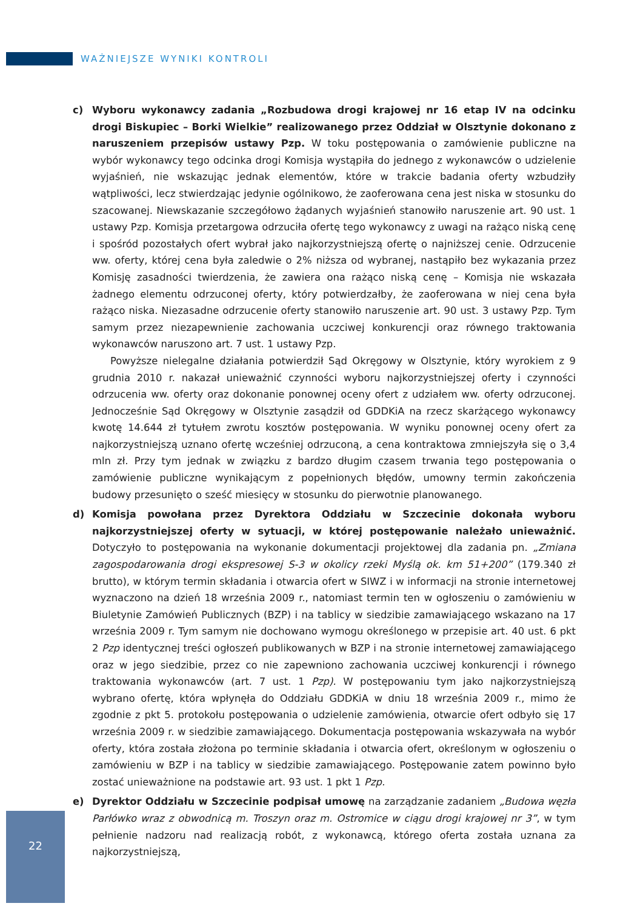WAŻNIEJSZE WYNIKI KONTROLI
c) Wyboru wykonawcy zadania „Rozbudowa drogi krajowej nr 16 etap IV na odcinku drogi Biskupiec – Borki Wielkie” realizowanego przez Oddział w Olsztynie dokonano z naruszeniem przepisów ustawy Pzp. W toku postępowania o zamówienie publiczne na wybór wykonawcy tego odcinka drogi Komisja wystąpiła do jednego z wykonawców o udzielenie wyjaśnień, nie wskazując jednak elementów, które w trakcie badania oferty wzbudziły wątpliwości, lecz stwierdzając jedynie ogólnikowo, że zaoferowana cena jest niska w stosunku do szacowanej. Niewskazanie szczegółowo żądanych wyjaśnień stanowiło naruszenie art. 90 ust. 1 ustawy Pzp. Komisja przetargowa odrzuciła ofertę tego wykonawcy z uwagi na rażąco niską cenę i spośród pozostałych ofert wybrał jako najkorzystniejszą ofertę o najniższej cenie. Odrzucenie ww. oferty, której cena była zaledwie o 2% niższa od wybranej, nastąpiło bez wykazania przez Komisję zasadności twierdzenia, że zawiera ona rażąco niską cenę – Komisja nie wskazała żadnego elementu odrzuconej oferty, który potwierdzałby, że zaoferowana w niej cena była rażąco niska. Niezasadne odrzucenie oferty stanowiło naruszenie art. 90 ust. 3 ustawy Pzp. Tym samym przez niezapewnienie zachowania uczciwej konkurencji oraz równego traktowania wykonawców naruszono art. 7 ust. 1 ustawy Pzp.
Powyższe nielegalne działania potwierdził Sąd Okręgowy w Olsztynie, który wyrokiem z 9 grudnia 2010 r. nakazał unieważnić czynności wyboru najkorzystniejszej oferty i czynności odrzucenia ww. oferty oraz dokonanie ponownej oceny ofert z udziałem ww. oferty odrzuconej. Jednocześnie Sąd Okręgowy w Olsztynie zasądził od GDDKiA na rzecz skarżącego wykonawcy kwotę 14.644 zł tytułem zwrotu kosztów postępowania. W wyniku ponownej oceny ofert za najkorzystniejszą uznano ofertę wcześniej odrzuconą, a cena kontraktowa zmniejszyła się o 3,4 mln zł. Przy tym jednak w związku z bardzo długim czasem trwania tego postępowania o zamówienie publiczne wynikającym z popełnionych błędów, umowny termin zakończenia budowy przesunięto o sześć miesięcy w stosunku do pierwotnie planowanego.
d) Komisja powołana przez Dyrektora Oddziału w Szczecinie dokonała wyboru najkorzystniejszej oferty w sytuacji, w której postępowanie należało unieważnić. Dotyczyło to postępowania na wykonanie dokumentacji projektowej dla zadania pn. „Zmiana zagospodarowania drogi ekspresowej S-3 w okolicy rzeki Myślą ok. km 51+200” (179.340 zł brutto), w którym termin składania i otwarcia ofert w SIWZ i w informacji na stronie internetowej wyznaczono na dzień 18 września 2009 r., natomiast termin ten w ogłoszeniu o zamówieniu w Biuletynie Zamówień Publicznych (BZP) i na tablicy w siedzibie zamawiającego wskazano na 17 września 2009 r. Tym samym nie dochowano wymogu określonego w przepisie art. 40 ust. 6 pkt 2 Pzp identycznej treści ogłoszeń publikowanych w BZP i na stronie internetowej zamawiającego oraz w jego siedzibie, przez co nie zapewniono zachowania uczciwej konkurencji i równego traktowania wykonawców (art. 7 ust. 1 Pzp). W postępowaniu tym jako najkorzystniejszą wybrano ofertę, która wpłynęła do Oddziału GDDKiA w dniu 18 września 2009 r., mimo że zgodnie z pkt 5. protokołu postępowania o udzielenie zamówienia, otwarcie ofert odbyło się 17 września 2009 r. w siedzibie zamawiającego. Dokumentacja postępowania wskazywała na wybór oferty, która została złożona po terminie składania i otwarcia ofert, określonym w ogłoszeniu o zamówieniu w BZP i na tablicy w siedzibie zamawiającego. Postępowanie zatem powinno było zostać unieważnione na podstawie art. 93 ust. 1 pkt 1 Pzp.
e) Dyrektor Oddziału w Szczecinie podpisał umowę na zarządzanie zadaniem „Budowa węzła Parłówko wraz z obwodnicą m. Troszyn oraz m. Ostromice w ciągu drogi krajowej nr 3”, w tym pełnienie nadzoru nad realizacją robót, z wykonawcą, którego oferta została uznana za najkorzystniejszą,
22